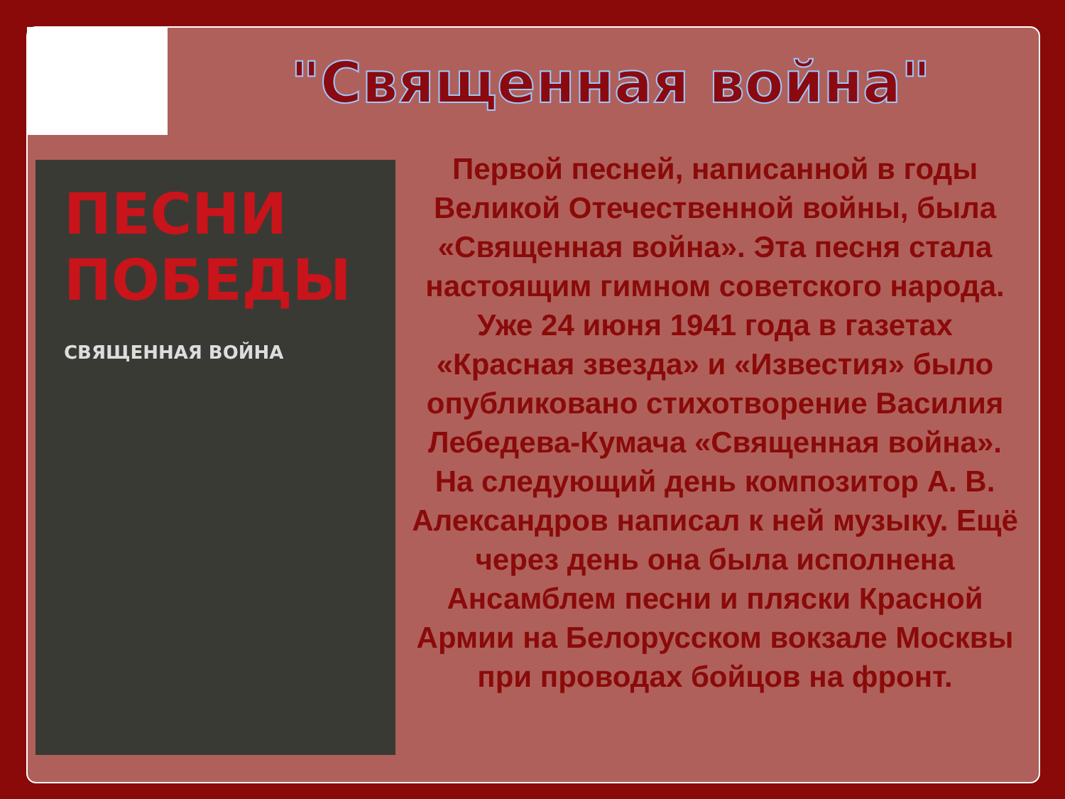"Священная война"
ПЕСНИ ПОБЕДЫ
СВЯЩЕННАЯ ВОЙНА
Первой песней, написанной в годы Великой Отечественной войны, была «Священная война». Эта песня стала настоящим гимном советского народа. Уже 24 июня 1941 года в газетах «Красная звезда» и «Известия» было опубликовано стихотворение Василия Лебедева-Кумача «Священная война». На следующий день композитор А. В. Александров написал к ней музыку. Ещё через день она была исполнена Ансамблем песни и пляски Красной Армии на Белорусском вокзале Москвы при проводах бойцов на фронт.